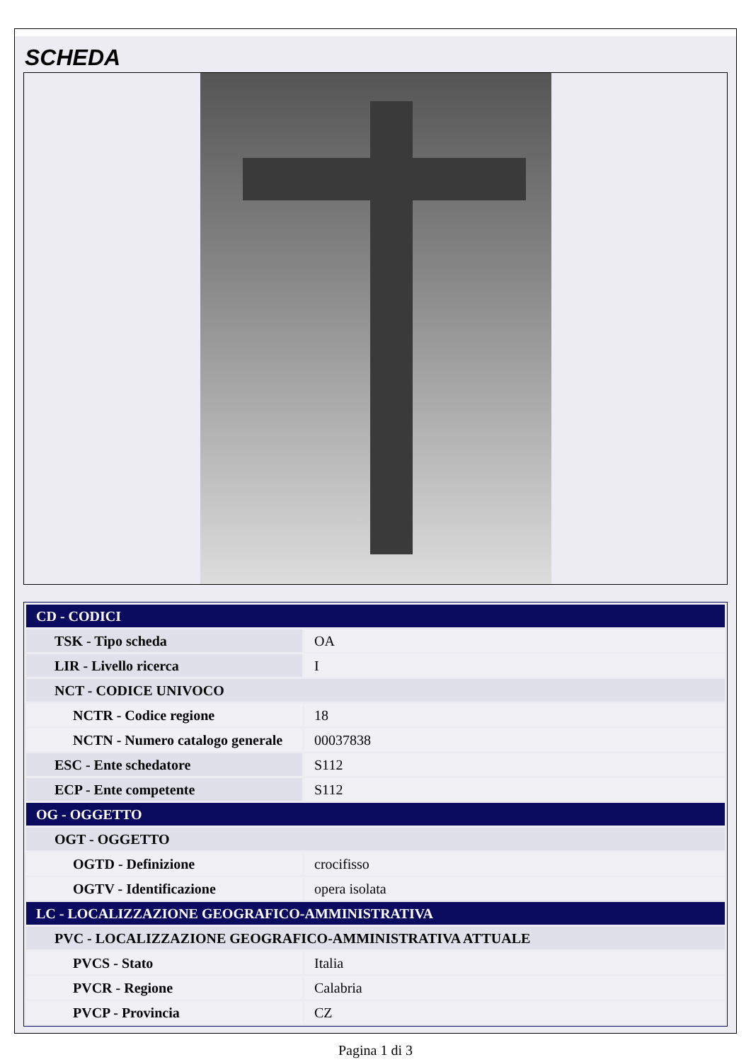SCHEDA
| CD - CODICI | |
| TSK - Tipo scheda | OA |
| LIR - Livello ricerca | I |
| NCT - CODICE UNIVOCO | |
| NCTR - Codice regione | 18 |
| NCTN - Numero catalogo generale | 00037838 |
| ESC - Ente schedatore | S112 |
| ECP - Ente competente | S112 |
| OG - OGGETTO | |
| OGT - OGGETTO | |
| OGTD - Definizione | crocifisso |
| OGTV - Identificazione | opera isolata |
| LC - LOCALIZZAZIONE GEOGRAFICO-AMMINISTRATIVA | |
| PVC - LOCALIZZAZIONE GEOGRAFICO-AMMINISTRATIVA ATTUALE | |
| PVCS - Stato | Italia |
| PVCR - Regione | Calabria |
| PVCP - Provincia | CZ |
Pagina 1 di 3